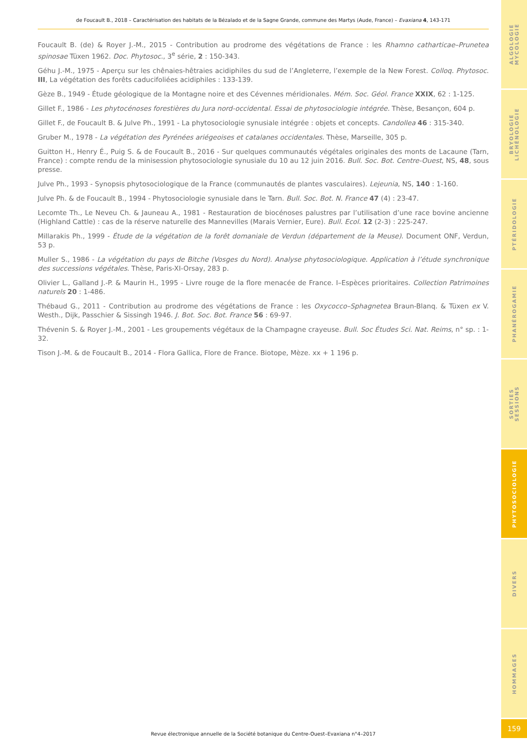de Foucault B., 2018 – Caractérisation des habitats de la Bézalado et de la Sagne Grande, commune des Martys (Aude, France) – Evaxiana 4, 143-171
Foucault B. (de) & Royer J.-M., 2015 - Contribution au prodrome des végétations de France : les Rhamno catharticae–Prunetea spinosae Tüxen 1962. Doc. Phytosoc., 3<sup>e</sup> série, 2 : 150-343.
Géhu J.-M., 1975 - Aperçu sur les chênaies-hêtraies acidiphiles du sud de l’Angleterre, l’exemple de la New Forest. Colloq. Phytosoc. III, La végétation des forêts caducifoliées acidiphiles : 133-139.
Gèze B., 1949 - Étude géologique de la Montagne noire et des Cévennes méridionales. Mém. Soc. Géol. France XXIX, 62 : 1-125.
Gillet F., 1986 - Les phytocénoses forestières du Jura nord-occidental. Essai de phytosociologie intégrée. Thèse, Besançon, 604 p.
Gillet F., de Foucault B. & Julve Ph., 1991 - La phytosociologie synusiale intégrée : objets et concepts. Candollea 46 : 315-340.
Gruber M., 1978 - La végétation des Pyrénées ariégeoises et catalanes occidentales. Thèse, Marseille, 305 p.
Guitton H., Henry É., Puig S. & de Foucault B., 2016 - Sur quelques communautés végétales originales des monts de Lacaune (Tarn, France) : compte rendu de la minisession phytosociologie synusiale du 10 au 12 juin 2016. Bull. Soc. Bot. Centre-Ouest, NS, 48, sous presse.
Julve Ph., 1993 - Synopsis phytosociologique de la France (communautés de plantes vasculaires). Lejeunia, NS, 140 : 1-160.
Julve Ph. & de Foucault B., 1994 - Phytosociologie synusiale dans le Tarn. Bull. Soc. Bot. N. France 47 (4) : 23-47.
Lecomte Th., Le Neveu Ch. & Jauneau A., 1981 - Restauration de biocénoses palustres par l’utilisation d’une race bovine ancienne (Highland Cattle) : cas de la réserve naturelle des Mannevilles (Marais Vernier, Eure). Bull. Ecol. 12 (2-3) : 225-247.
Millarakis Ph., 1999 - Étude de la végétation de la forêt domaniale de Verdun (département de la Meuse). Document ONF, Verdun, 53 p.
Muller S., 1986 - La végétation du pays de Bitche (Vosges du Nord). Analyse phytosociologique. Application à l’étude synchronique des successions végétales. Thèse, Paris-XI-Orsay, 283 p.
Olivier L., Galland J.-P. & Maurin H., 1995 - Livre rouge de la flore menacée de France. I–Espèces prioritaires. Collection Patrimoines naturels 20 : 1-486.
Thébaud G., 2011 - Contribution au prodrome des végétations de France : les Oxycocco–Sphagnetea Braun-Blanq. & Tüxen ex V. Westh., Dijk, Passchier & Sissingh 1946. J. Bot. Soc. Bot. France 56 : 69-97.
Thévenin S. & Royer J.-M., 2001 - Les groupements végétaux de la Champagne crayeuse. Bull. Soc Études Sci. Nat. Reims, n° sp. : 1-32.
Tison J.-M. & de Foucault B., 2014 - Flora Gallica, Flore de France. Biotope, Mèze. xx + 1 196 p.
Revue électronique annuelle de la Société botanique du Centre-Ouest–Evaxiana n°4–2017
ALGOLOGIE
MYCOLOGIE
BRYOLOGIE
LICHÉNOLOGIE
PTÉRIDOLOGIE
PHANÉROGAMIE
SORTIES
SESSIONS
PHYTOSOCIOLOGIE
DIVERS
HOMMAGES
159